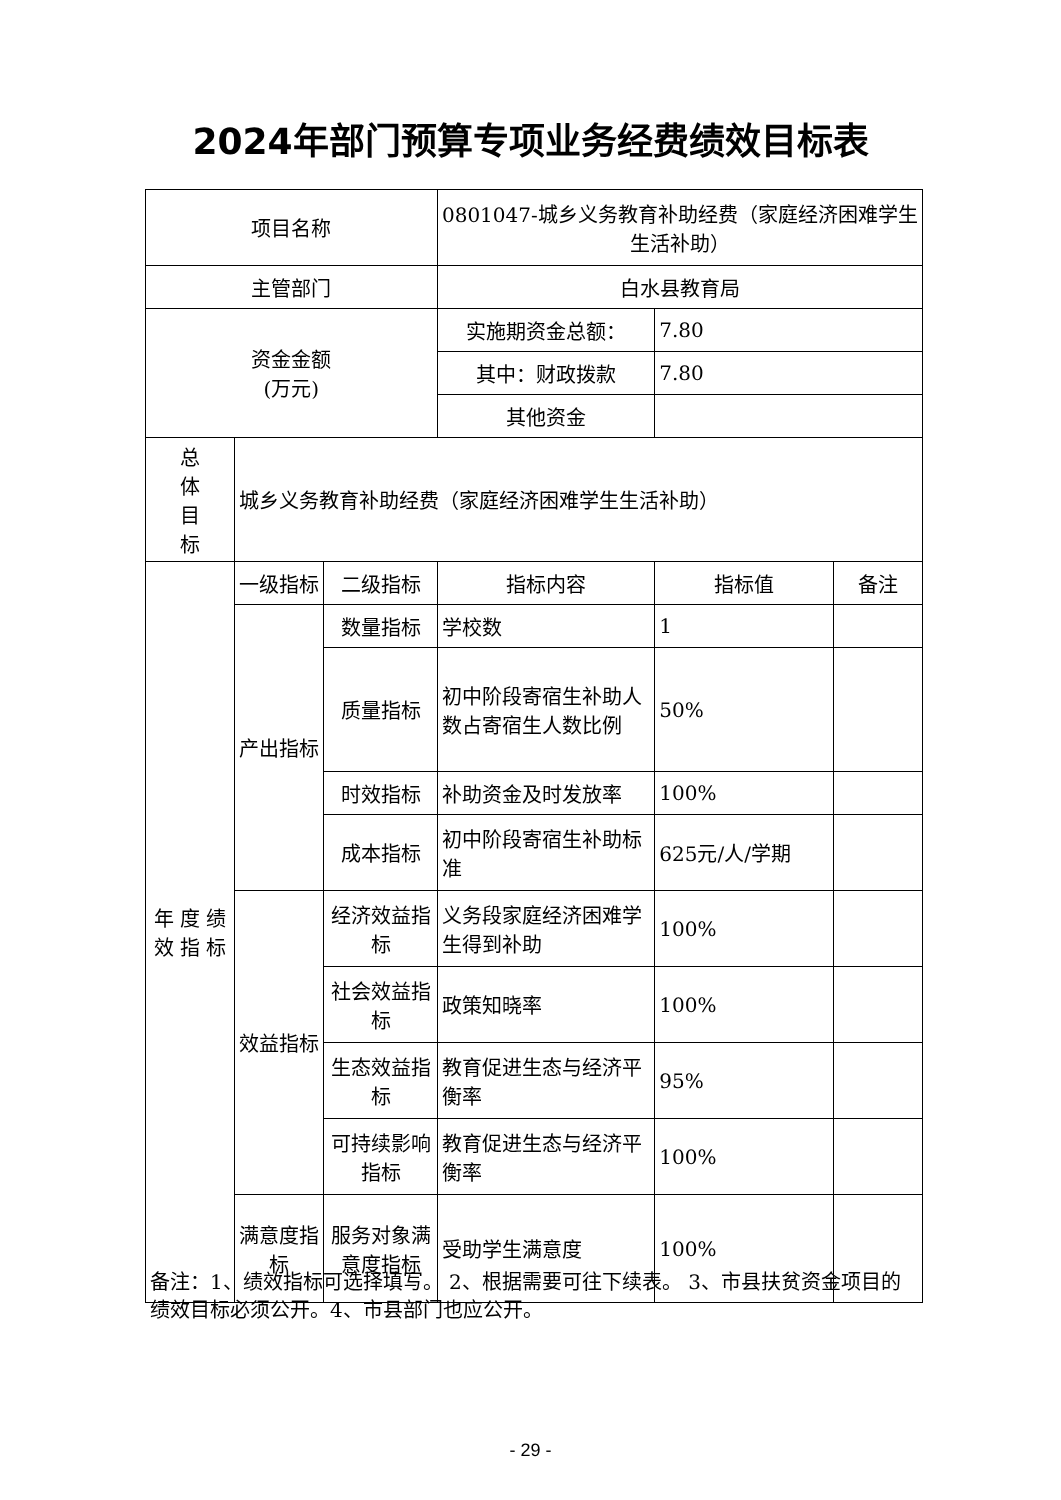2024年部门预算专项业务经费绩效目标表
| 项目名称 | | | 0801047-城乡义务教育补助经费（家庭经济困难学生生活补助） | | |
| 主管部门 | | | 白水县教育局 | | |
| 资金金额 (万元) | | | 实施期资金总额： | 7.80 | |
| | | | 其中：财政拨款 | 7.80 | |
| | | | 其他资金 | | |
| 总 体 目 标 | 城乡义务教育补助经费（家庭经济困难学生生活补助） | | | | |
| 年 度 绩 效 指 标 | 一级指标 | 二级指标 | 指标内容 | 指标值 | 备注 |
| | 产出指标 | 数量指标 | 学校数 | 1 | |
| | | 质量指标 | 初中阶段寄宿生补助人数占寄宿生人数比例 | 50% | |
| | | 时效指标 | 补助资金及时发放率 | 100% | |
| | | 成本指标 | 初中阶段寄宿生补助标准 | 625元/人/学期 | |
| | 效益指标 | 经济效益指标 | 义务段家庭经济困难学生得到补助 | 100% | |
| | | 社会效益指标 | 政策知晓率 | 100% | |
| | | 生态效益指标 | 教育促进生态与经济平衡率 | 95% | |
| | | 可持续影响指标 | 教育促进生态与经济平衡率 | 100% | |
| | 满意度指标 | 服务对象满意度指标 | 受助学生满意度 | 100% | |
备注：1、绩效指标可选择填写。 2、根据需要可往下续表。 3、市县扶贫资金项目的绩效目标必须公开。4、市县部门也应公开。
- 29 -